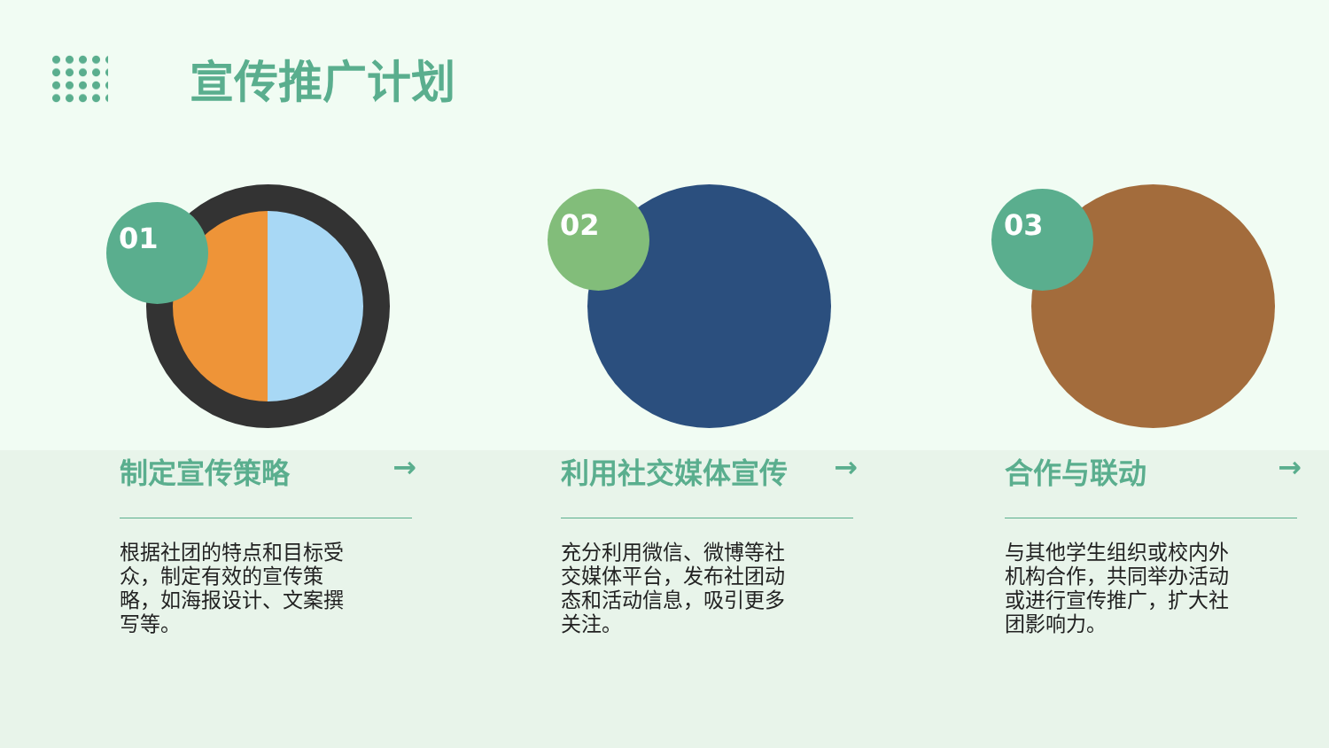宣传推广计划
01
制定宣传策略 →
根据社团的特点和目标受众，制定有效的宣传策略，如海报设计、文案撰写等。
02
利用社交媒体宣传 →
充分利用微信、微博等社交媒体平台，发布社团动态和活动信息，吸引更多关注。
03
合作与联动 →
与其他学生组织或校内外机构合作，共同举办活动或进行宣传推广，扩大社团影响力。